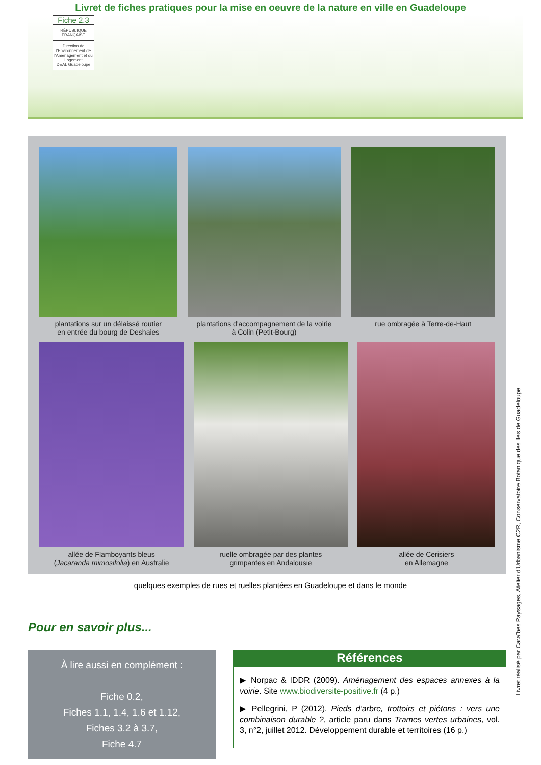Livret de fiches pratiques pour la mise en oeuvre de la nature en ville en Guadeloupe
Fiche 2.3
RÉPUBLIQUE FRANÇAISE
Direction de l'Environnement de l'Aménagement et du Logement
DEAL Guadeloupe
plantations sur un délaissé routier
en entrée du bourg de Deshaies
plantations d'accompagnement de la voirie
à Colin (Petit-Bourg)
rue ombragée à Terre-de-Haut
allée de Flamboyants bleus
(Jacaranda mimosifolia) en Australie
ruelle ombragée par des plantes
grimpantes en Andalousie
allée de Cerisiers
en Allemagne
quelques exemples de rues et ruelles plantées en Guadeloupe et dans le monde
Pour en savoir plus...
À lire aussi en complément :
Fiche 0.2,
Fiches 1.1, 1.4, 1.6 et 1.12,
Fiches 3.2 à 3.7,
Fiche 4.7
Références
▶ Norpac & IDDR (2009). Aménagement des espaces annexes à la voirie. Site www.biodiversite-positive.fr (4 p.)
▶ Pellegrini, P (2012). Pieds d'arbre, trottoirs et piétons : vers une combinaison durable ?, article paru dans Trames vertes urbaines, vol. 3, n°2, juillet 2012. Développement durable et territoires (16 p.)
Livret réalisé par Caraïbes Paysages, Atelier d'Urbanisme C2R, Conservatoire Botanique des Iles de Guadeloupe